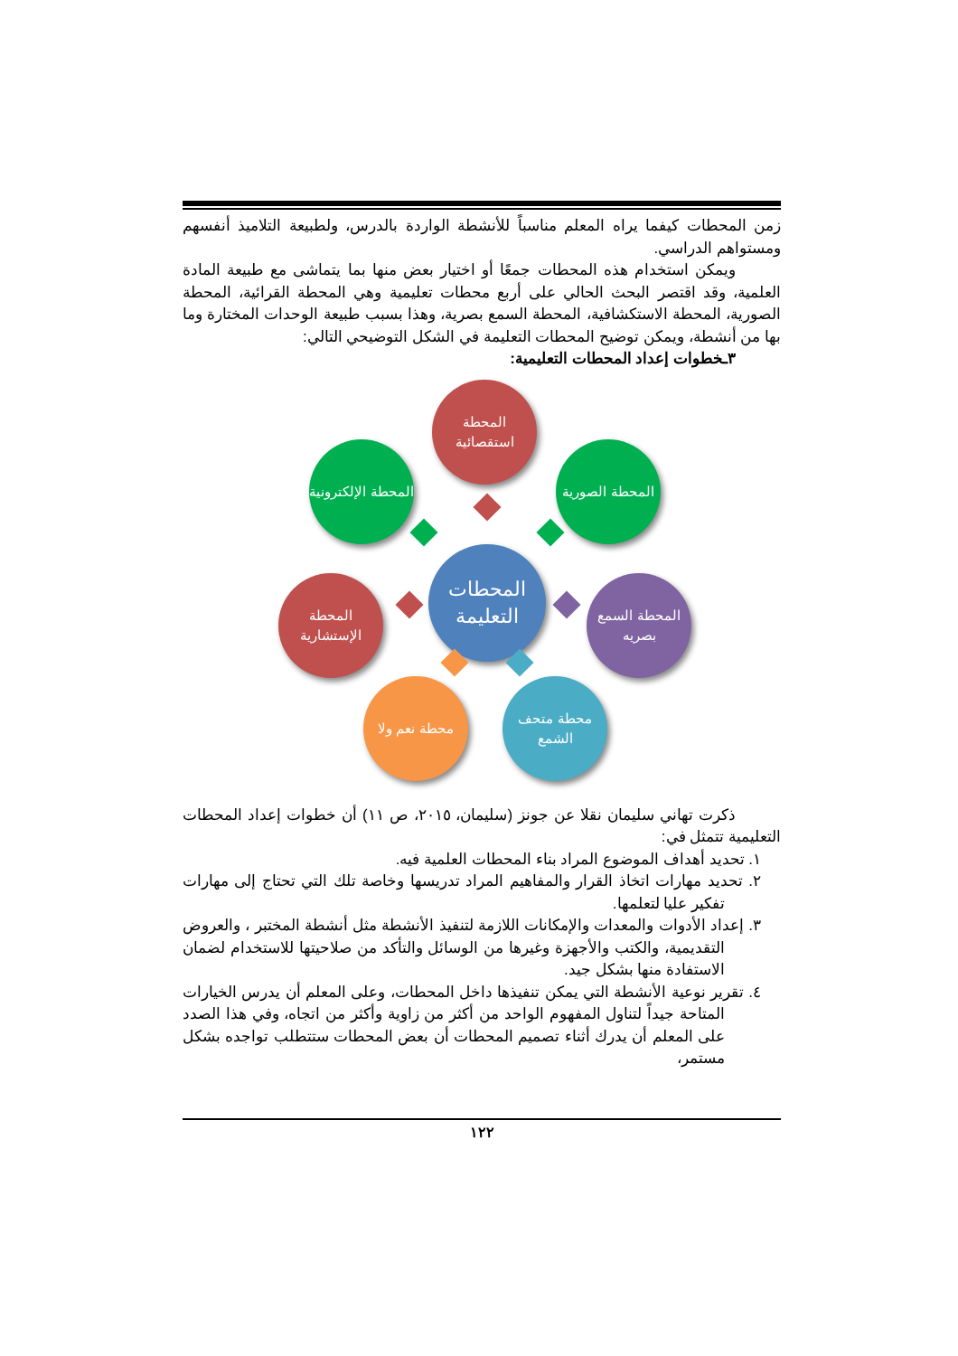زمن المحطات كيفما يراه المعلم مناسباً للأنشطة الواردة بالدرس، ولطبيعة التلاميذ أنفسهم ومستواهم الدراسي.
ويمكن استخدام هذه المحطات جمعًا أو اختيار بعض منها بما يتماشى مع طبيعة المادة العلمية، وقد اقتصر البحث الحالي على أربع محطات تعليمية وهي المحطة القرائية، المحطة الصورية، المحطة الاستكشافية، المحطة السمع بصرية، وهذا بسبب طبيعة الوحدات المختارة وما بها من أنشطة، ويمكن توضيح المحطات التعليمة في الشكل التوضيحي التالي:
٣ـخطوات إعداد المحطات التعليمية:
المحطات التعليمة
المحطة استقصائية
المحطة الصورية
المحطة الإلكترونية
المحطة السمع بصريه
المحطة الإستشارية
محطة متحف الشمع
محطة نعم ولا
ذكرت تهاني سليمان نقلا عن جونز (سليمان، ٢٠١٥، ص ١١) أن خطوات إعداد المحطات التعليمية تتمثل في:
١. تحديد أهداف الموضوع المراد بناء المحطات العلمية فيه.
٢. تحديد مهارات اتخاذ القرار والمفاهيم المراد تدريسها وخاصة تلك التي تحتاج إلى مهارات تفكير عليا لتعلمها.
٣. إعداد الأدوات والمعدات والإمكانات اللازمة لتنفيذ الأنشطة مثل أنشطة المختبر ، والعروض التقديمية، والكتب والأجهزة وغيرها من الوسائل والتأكد من صلاحيتها للاستخدام لضمان الاستفادة منها بشكل جيد.
٤. تقرير نوعية الأنشطة التي يمكن تنفيذها داخل المحطات، وعلى المعلم أن يدرس الخيارات المتاحة جيداً لتناول المفهوم الواحد من أكثر من زاوية وأكثر من اتجاه، وفي هذا الصدد على المعلم أن يدرك أثناء تصميم المحطات أن بعض المحطات ستتطلب تواجده بشكل مستمر،
١٢٢